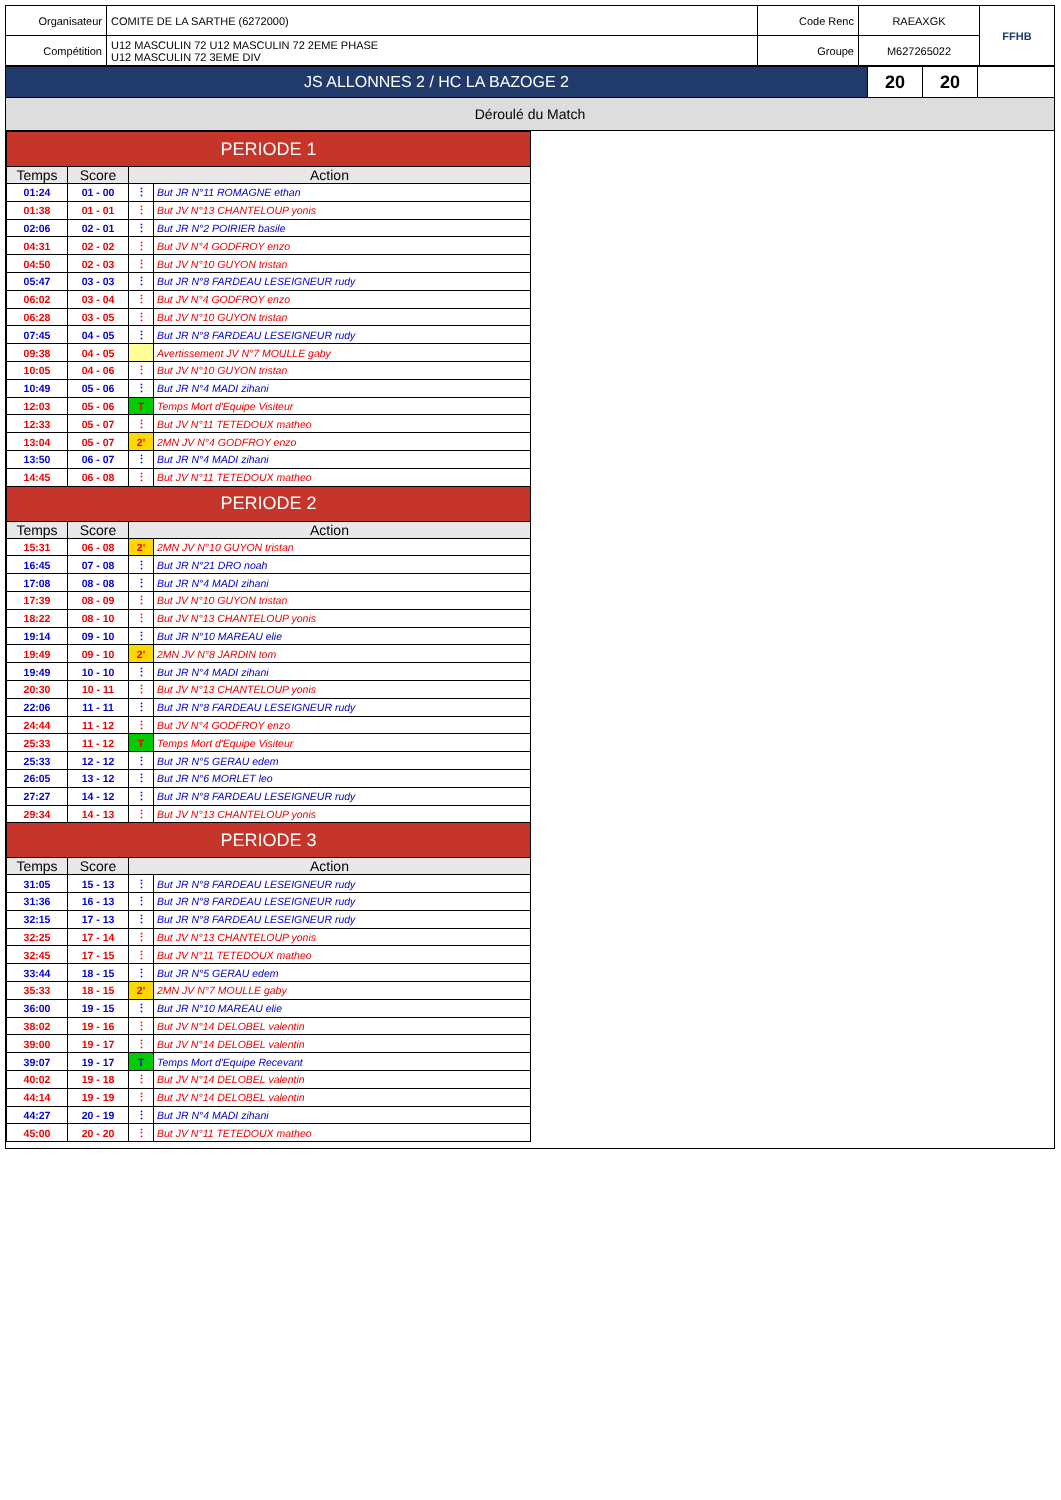| Organisateur | COMITE DE LA SARTHE (6272000) | Code Renc | RAEAXGK | FFHB |
| Compétition | U12 MASCULIN 72 U12 MASCULIN 72 2EME PHASE U12 MASCULIN 72 3EME DIV | Groupe | M627265022 | |
| JS ALLONNES 2 / HC LA BAZOGE 2 | 20 | 20 | |
| Déroulé du Match | | | |
| PERIODE 1 | | | |
| Temps | Score | Action | |
| 01:24 | 01 - 00 | ⋮ | But JR N°11 ROMAGNE ethan |
| 01:38 | 01 - 01 | ⋮ | But JV N°13 CHANTELOUP yonis |
| 02:06 | 02 - 01 | ⋮ | But JR N°2 POIRIER basile |
| 04:31 | 02 - 02 | ⋮ | But JV N°4 GODFROY enzo |
| 04:50 | 02 - 03 | ⋮ | But JV N°10 GUYON tristan |
| 05:47 | 03 - 03 | ⋮ | But JR N°8 FARDEAU LESEIGNEUR rudy |
| 06:02 | 03 - 04 | ⋮ | But JV N°4 GODFROY enzo |
| 06:28 | 03 - 05 | ⋮ | But JV N°10 GUYON tristan |
| 07:45 | 04 - 05 | ⋮ | But JR N°8 FARDEAU LESEIGNEUR rudy |
| 09:38 | 04 - 05 | | Avertissement JV N°7 MOULLE gaby |
| 10:05 | 04 - 06 | ⋮ | But JV N°10 GUYON tristan |
| 10:49 | 05 - 06 | ⋮ | But JR N°4 MADI zihani |
| 12:03 | 05 - 06 | T | Temps Mort d'Equipe Visiteur |
| 12:33 | 05 - 07 | ⋮ | But JV N°11 TETEDOUX matheo |
| 13:04 | 05 - 07 | 2' | 2MN JV N°4 GODFROY enzo |
| 13:50 | 06 - 07 | ⋮ | But JR N°4 MADI zihani |
| 14:45 | 06 - 08 | ⋮ | But JV N°11 TETEDOUX matheo |
| PERIODE 2 | | | |
| Temps | Score | Action | |
| 15:31 | 06 - 08 | 2' | 2MN JV N°10 GUYON tristan |
| 16:45 | 07 - 08 | ⋮ | But JR N°21 DRO noah |
| 17:08 | 08 - 08 | ⋮ | But JR N°4 MADI zihani |
| 17:39 | 08 - 09 | ⋮ | But JV N°10 GUYON tristan |
| 18:22 | 08 - 10 | ⋮ | But JV N°13 CHANTELOUP yonis |
| 19:14 | 09 - 10 | ⋮ | But JR N°10 MAREAU elie |
| 19:49 | 09 - 10 | 2' | 2MN JV N°8 JARDIN tom |
| 19:49 | 10 - 10 | ⋮ | But JR N°4 MADI zihani |
| 20:30 | 10 - 11 | ⋮ | But JV N°13 CHANTELOUP yonis |
| 22:06 | 11 - 11 | ⋮ | But JR N°8 FARDEAU LESEIGNEUR rudy |
| 24:44 | 11 - 12 | ⋮ | But JV N°4 GODFROY enzo |
| 25:33 | 11 - 12 | T | Temps Mort d'Equipe Visiteur |
| 25:33 | 12 - 12 | ⋮ | But JR N°5 GERAU edem |
| 26:05 | 13 - 12 | ⋮ | But JR N°6 MORLET leo |
| 27:27 | 14 - 12 | ⋮ | But JR N°8 FARDEAU LESEIGNEUR rudy |
| 29:34 | 14 - 13 | ⋮ | But JV N°13 CHANTELOUP yonis |
| PERIODE 3 | | | |
| Temps | Score | Action | |
| 31:05 | 15 - 13 | ⋮ | But JR N°8 FARDEAU LESEIGNEUR rudy |
| 31:36 | 16 - 13 | ⋮ | But JR N°8 FARDEAU LESEIGNEUR rudy |
| 32:15 | 17 - 13 | ⋮ | But JR N°8 FARDEAU LESEIGNEUR rudy |
| 32:25 | 17 - 14 | ⋮ | But JV N°13 CHANTELOUP yonis |
| 32:45 | 17 - 15 | ⋮ | But JV N°11 TETEDOUX matheo |
| 33:44 | 18 - 15 | ⋮ | But JR N°5 GERAU edem |
| 35:33 | 18 - 15 | 2' | 2MN JV N°7 MOULLE gaby |
| 36:00 | 19 - 15 | ⋮ | But JR N°10 MAREAU elie |
| 38:02 | 19 - 16 | ⋮ | But JV N°14 DELOBEL valentin |
| 39:00 | 19 - 17 | ⋮ | But JV N°14 DELOBEL valentin |
| 39:07 | 19 - 17 | T | Temps Mort d'Equipe Recevant |
| 40:02 | 19 - 18 | ⋮ | But JV N°14 DELOBEL valentin |
| 44:14 | 19 - 19 | ⋮ | But JV N°14 DELOBEL valentin |
| 44:27 | 20 - 19 | ⋮ | But JR N°4 MADI zihani |
| 45:00 | 20 - 20 | ⋮ | But JV N°11 TETEDOUX matheo |